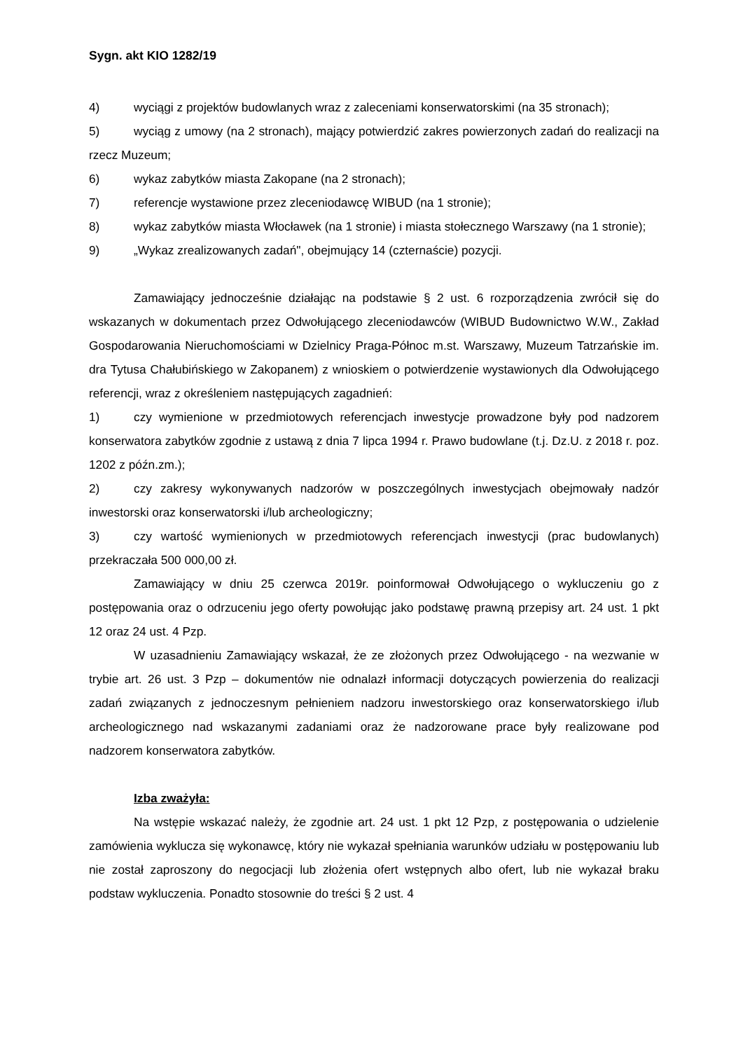Sygn. akt KIO 1282/19
4) wyciągi z projektów budowlanych wraz z zaleceniami konserwatorskimi (na 35 stronach);
5) wyciąg z umowy (na 2 stronach), mający potwierdzić zakres powierzonych zadań do realizacji na rzecz Muzeum;
6) wykaz zabytków miasta Zakopane (na 2 stronach);
7) referencje wystawione przez zleceniodawcę WIBUD (na 1 stronie);
8) wykaz zabytków miasta Włocławek (na 1 stronie) i miasta stołecznego Warszawy (na 1 stronie);
9) „Wykaz zrealizowanych zadań", obejmujący 14 (czternaście) pozycji.
Zamawiający jednocześnie działając na podstawie § 2 ust. 6 rozporządzenia zwrócił się do wskazanych w dokumentach przez Odwołującego zleceniodawców (WIBUD Budownictwo W.W., Zakład Gospodarowania Nieruchomościami w Dzielnicy Praga-Północ m.st. Warszawy, Muzeum Tatrzańskie im. dra Tytusa Chałubińskiego w Zakopanem) z wnioskiem o potwierdzenie wystawionych dla Odwołującego referencji, wraz z określeniem następujących zagadnień:
1) czy wymienione w przedmiotowych referencjach inwestycje prowadzone były pod nadzorem konserwatora zabytków zgodnie z ustawą z dnia 7 lipca 1994 r. Prawo budowlane (t.j. Dz.U. z 2018 r. poz. 1202 z późn.zm.);
2) czy zakresy wykonywanych nadzorów w poszczególnych inwestycjach obejmowały nadzór inwestorski oraz konserwatorski i/lub archeologiczny;
3) czy wartość wymienionych w przedmiotowych referencjach inwestycji (prac budowlanych) przekraczała 500 000,00 zł.
Zamawiający w dniu 25 czerwca 2019r. poinformował Odwołującego o wykluczeniu go z postępowania oraz o odrzuceniu jego oferty powołując jako podstawę prawną przepisy art. 24 ust. 1 pkt 12 oraz 24 ust. 4 Pzp.
W uzasadnieniu Zamawiający wskazał, że ze złożonych przez Odwołującego - na wezwanie w trybie art. 26 ust. 3 Pzp – dokumentów nie odnalazł informacji dotyczących powierzenia do realizacji zadań związanych z jednoczesnym pełnieniem nadzoru inwestorskiego oraz konserwatorskiego i/lub archeologicznego nad wskazanymi zadaniami oraz że nadzorowane prace były realizowane pod nadzorem konserwatora zabytków.
Izba zważyła:
Na wstępie wskazać należy, że zgodnie art. 24 ust. 1 pkt 12 Pzp, z postępowania o udzielenie zamówienia wyklucza się wykonawcę, który nie wykazał spełniania warunków udziału w postępowaniu lub nie został zaproszony do negocjacji lub złożenia ofert wstępnych albo ofert, lub nie wykazał braku podstaw wykluczenia. Ponadto stosownie do treści § 2 ust. 4